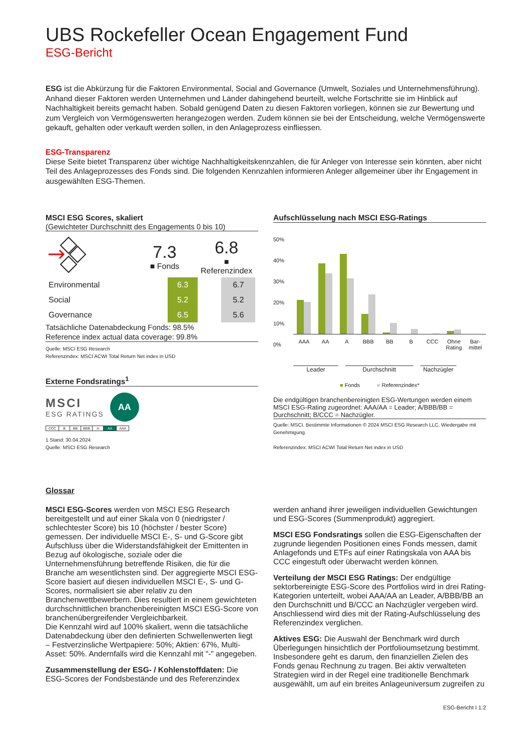UBS Rockefeller Ocean Engagement Fund
ESG-Bericht
ESG ist die Abkürzung für die Faktoren Environmental, Social and Governance (Umwelt, Soziales und Unternehmensführung). Anhand dieser Faktoren werden Unternehmen und Länder dahingehend beurteilt, welche Fortschritte sie im Hinblick auf Nachhaltigkeit bereits gemacht haben. Sobald genügend Daten zu diesen Faktoren vorliegen, können sie zur Bewertung und zum Vergleich von Vermögenswerten herangezogen werden. Zudem können sie bei der Entscheidung, welche Vermögenswerte gekauft, gehalten oder verkauft werden sollen, in den Anlageprozess einfliessen.
ESG-Transparenz
Diese Seite bietet Transparenz über wichtige Nachhaltigkeitskennzahlen, die für Anleger von Interesse sein könnten, aber nicht Teil des Anlageprozesses des Fonds sind. Die folgenden Kennzahlen informieren Anleger allgemeiner über ihr Engagement in ausgewählten ESG-Themen.
MSCI ESG Scores, skaliert
(Gewichteter Durchschnitt des Engagements 0 bis 10)
| | 7.3 ■ Fonds | | 6.8 ■ Referenzindex | |
| Environmental | | 6.3 | | 6.7 |
| Social | | 5.2 | | 5.2 |
| Governance | | 6.5 | | 5.6 |
Tatsächliche Datenabdeckung Fonds: 98.5%
Reference index actual data coverage: 99.8%
Quelle: MSCI ESG Research
Referenzindex: MSCI ACWI Total Return Net index in USD
Externe Fondsratings<sup>1</sup>
MSCI
ESG RATINGS
AA
| CCC | B | BB | BBB | A | AA | AAA |
1 Stand: 30.04.2024
Quelle: MSCI ESG Research
Aufschlüsselung nach MSCI ESG-Ratings
50%
40%
30%
20%
10%
0%
AAA AA A BBB BB B CCC Ohne Rating Bar-mittel
Leader Durchschnitt Nachzügler
■ Fonds ■ Referenzindex*
Die endgültigen branchenbereinigten ESG-Wertungen werden einem MSCI ESG-Rating zugeordnet: AAA/AA = Leader; A/BBB/BB = Durchschnitt; B/CCC = Nachzügler.
Quelle: MSCI. Bestimmte Informationen © 2024 MSCI ESG Research LLC. Wiedergabe mit Genehmigung.
Referenzindex: MSCI ACWI Total Return Net index in USD
Glossar
MSCI ESG-Scores werden von MSCI ESG Research bereitgestellt und auf einer Skala von 0 (niedrigster / schlechtester Score) bis 10 (höchster / bester Score) gemessen. Der individuelle MSCI E-, S- und G-Score gibt Aufschluss über die Widerstandsfähigkeit der Emittenten in Bezug auf ökologische, soziale oder die Unternehmensführung betreffende Risiken, die für die Branche am wesentlichsten sind. Der aggregierte MSCI ESG-Score basiert auf diesen individuellen MSCI E-, S- und G-Scores, normalisiert sie aber relativ zu den Branchenwettbewerbern. Dies resultiert in einem gewichteten durchschnittlichen branchenbereinigten MSCI ESG-Score von branchenübergreifender Vergleichbarkeit.
Die Kennzahl wird auf 100% skaliert, wenn die tatsächliche Datenabdeckung über den definierten Schwellenwerten liegt – Festverzinsliche Wertpapiere: 50%; Aktien: 67%, Multi-Asset: 50%. Andernfalls wird die Kennzahl mit "-" angegeben.
Zusammenstellung der ESG- / Kohlenstoffdaten: Die ESG-Scores der Fondsbestände und des Referenzindex werden anhand ihrer jeweiligen individuellen Gewichtungen und ESG-Scores (Summenprodukt) aggregiert.
MSCI ESG Fondsratings sollen die ESG-Eigenschaften der zugrunde liegenden Positionen eines Fonds messen, damit Anlagefonds und ETFs auf einer Ratingskala von AAA bis CCC eingestuft oder überwacht werden können.
Verteilung der MSCI ESG Ratings: Der endgültige sektorbereinigte ESG-Score des Portfolios wird in drei Rating-Kategorien unterteilt, wobei AAA/AA an Leader, A/BBB/BB an den Durchschnitt und B/CCC an Nachzügler vergeben wird. Anschliessend wird dies mit der Rating-Aufschlüsselung des Referenzindex verglichen.
Aktives ESG: Die Auswahl der Benchmark wird durch Überlegungen hinsichtlich der Portfolioumsetzung bestimmt. Insbesondere geht es darum, den finanziellen Zielen des Fonds genau Rechnung zu tragen. Bei aktiv verwalteten Strategien wird in der Regel eine traditionelle Benchmark ausgewählt, um auf ein breites Anlageuniversum zugreifen zu
ESG-Bericht I 1:2